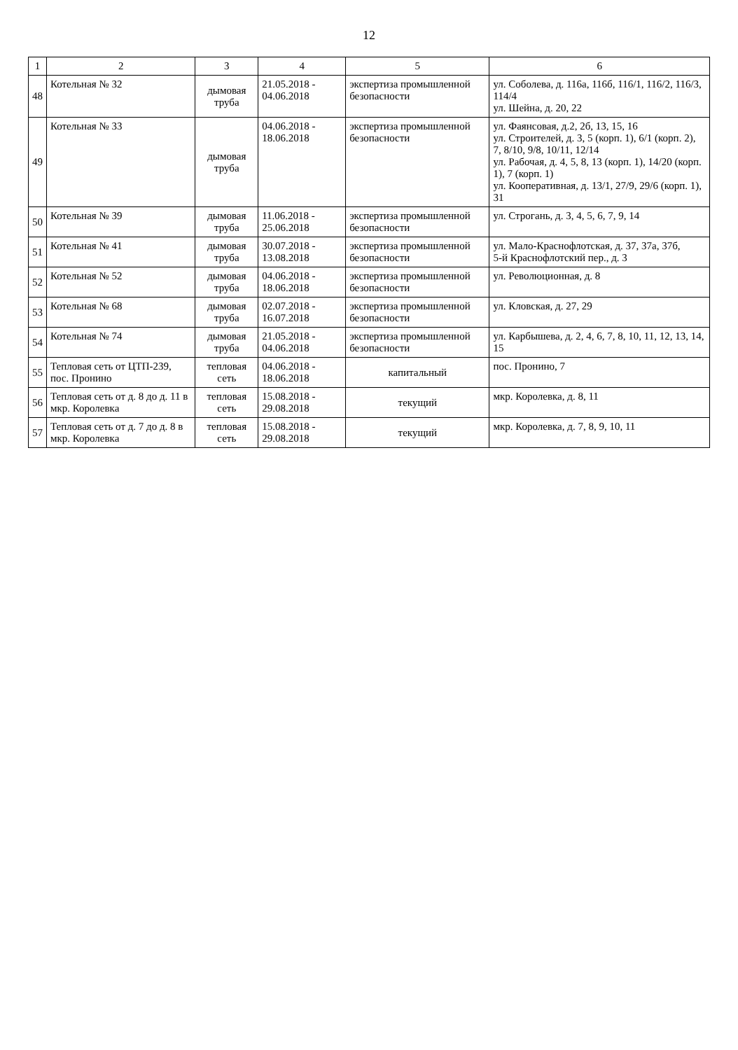12
| 1 | 2 | 3 | 4 | 5 | 6 |
| --- | --- | --- | --- | --- | --- |
| 48 | Котельная № 32 | дымовая труба | 21.05.2018 - 04.06.2018 | экспертиза промышленной безопасности | ул. Соболева, д. 116а, 116б, 116/1, 116/2, 116/3, 114/4 ул. Шейна, д. 20, 22 |
| 49 | Котельная № 33 | дымовая труба | 04.06.2018 - 18.06.2018 | экспертиза промышленной безопасности | ул. Фаянсовая, д.2, 2б, 13, 15, 16 ул. Строителей, д. 3, 5 (корп. 1), 6/1 (корп. 2), 7, 8/10, 9/8, 10/11, 12/14 ул. Рабочая, д. 4, 5, 8, 13 (корп. 1), 14/20 (корп. 1), 7 (корп. 1) ул. Кооперативная, д. 13/1, 27/9, 29/6 (корп. 1), 31 |
| 50 | Котельная № 39 | дымовая труба | 11.06.2018 - 25.06.2018 | экспертиза промышленной безопасности | ул. Строгань, д. 3, 4, 5, 6, 7, 9, 14 |
| 51 | Котельная № 41 | дымовая труба | 30.07.2018 - 13.08.2018 | экспертиза промышленной безопасности | ул. Мало-Краснофлотская, д. 37, 37а, 37б, 5-й Краснофлотский пер., д. 3 |
| 52 | Котельная № 52 | дымовая труба | 04.06.2018 - 18.06.2018 | экспертиза промышленной безопасности | ул. Революционная, д. 8 |
| 53 | Котельная № 68 | дымовая труба | 02.07.2018 - 16.07.2018 | экспертиза промышленной безопасности | ул. Кловская, д. 27, 29 |
| 54 | Котельная № 74 | дымовая труба | 21.05.2018 - 04.06.2018 | экспертиза промышленной безопасности | ул. Карбышева, д. 2, 4, 6, 7, 8, 10, 11, 12, 13, 14, 15 |
| 55 | Тепловая сеть от ЦТП-239, пос. Пронино | тепловая сеть | 04.06.2018 - 18.06.2018 | капитальный | пос. Пронино, 7 |
| 56 | Тепловая сеть от д. 8 до д. 11 в мкр. Королевка | тепловая сеть | 15.08.2018 - 29.08.2018 | текущий | мкр. Королевка, д. 8, 11 |
| 57 | Тепловая сеть от д. 7 до д. 8 в мкр. Королевка | тепловая сеть | 15.08.2018 - 29.08.2018 | текущий | мкр. Королевка, д. 7, 8, 9, 10, 11 |